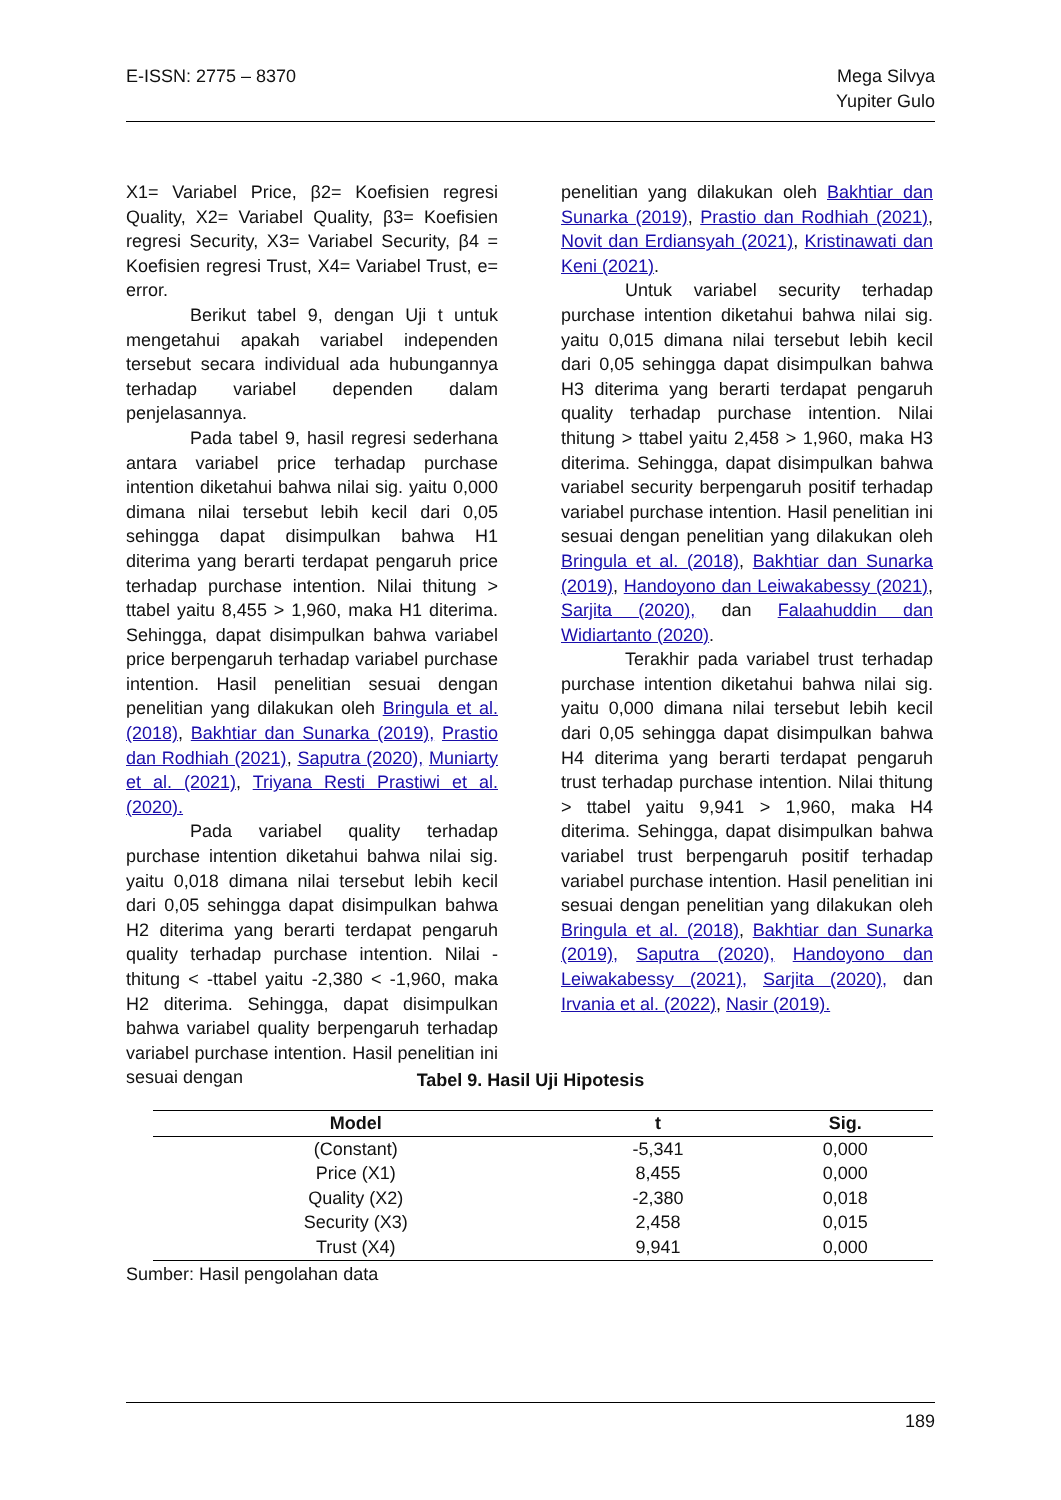E-ISSN: 2775 – 8370 Mega Silvya
Yupiter Gulo
X1= Variabel Price, β2= Koefisien regresi Quality, X2= Variabel Quality, β3= Koefisien regresi Security, X3= Variabel Security, β4 = Koefisien regresi Trust, X4= Variabel Trust, e= error.
Berikut tabel 9, dengan Uji t untuk mengetahui apakah variabel independen tersebut secara individual ada hubungannya terhadap variabel dependen dalam penjelasannya.
Pada tabel 9, hasil regresi sederhana antara variabel price terhadap purchase intention diketahui bahwa nilai sig. yaitu 0,000 dimana nilai tersebut lebih kecil dari 0,05 sehingga dapat disimpulkan bahwa H1 diterima yang berarti terdapat pengaruh price terhadap purchase intention. Nilai thitung > ttabel yaitu 8,455 > 1,960, maka H1 diterima. Sehingga, dapat disimpulkan bahwa variabel price berpengaruh terhadap variabel purchase intention. Hasil penelitian sesuai dengan penelitian yang dilakukan oleh Bringula et al. (2018), Bakhtiar dan Sunarka (2019), Prastio dan Rodhiah (2021), Saputra (2020), Muniarty et al. (2021), Triyana Resti Prastiwi et al. (2020).
Pada variabel quality terhadap purchase intention diketahui bahwa nilai sig. yaitu 0,018 dimana nilai tersebut lebih kecil dari 0,05 sehingga dapat disimpulkan bahwa H2 diterima yang berarti terdapat pengaruh quality terhadap purchase intention. Nilai -thitung < -ttabel yaitu -2,380 < -1,960, maka H2 diterima. Sehingga, dapat disimpulkan bahwa variabel quality berpengaruh terhadap variabel purchase intention. Hasil penelitian ini sesuai dengan
penelitian yang dilakukan oleh Bakhtiar dan Sunarka (2019), Prastio dan Rodhiah (2021), Novit dan Erdiansyah (2021), Kristinawati dan Keni (2021).
Untuk variabel security terhadap purchase intention diketahui bahwa nilai sig. yaitu 0,015 dimana nilai tersebut lebih kecil dari 0,05 sehingga dapat disimpulkan bahwa H3 diterima yang berarti terdapat pengaruh quality terhadap purchase intention. Nilai thitung > ttabel yaitu 2,458 > 1,960, maka H3 diterima. Sehingga, dapat disimpulkan bahwa variabel security berpengaruh positif terhadap variabel purchase intention. Hasil penelitian ini sesuai dengan penelitian yang dilakukan oleh Bringula et al. (2018), Bakhtiar dan Sunarka (2019), Handoyono dan Leiwakabessy (2021), Sarjita (2020), dan Falaahuddin dan Widiartanto (2020).
Terakhir pada variabel trust terhadap purchase intention diketahui bahwa nilai sig. yaitu 0,000 dimana nilai tersebut lebih kecil dari 0,05 sehingga dapat disimpulkan bahwa H4 diterima yang berarti terdapat pengaruh trust terhadap purchase intention. Nilai thitung > ttabel yaitu 9,941 > 1,960, maka H4 diterima. Sehingga, dapat disimpulkan bahwa variabel trust berpengaruh positif terhadap variabel purchase intention. Hasil penelitian ini sesuai dengan penelitian yang dilakukan oleh Bringula et al. (2018), Bakhtiar dan Sunarka (2019), Saputra (2020), Handoyono dan Leiwakabessy (2021), Sarjita (2020), dan Irvania et al. (2022), Nasir (2019).
Tabel 9. Hasil Uji Hipotesis
| Model | t | Sig. |
| --- | --- | --- |
| (Constant) | -5,341 | 0,000 |
| Price (X1) | 8,455 | 0,000 |
| Quality (X2) | -2,380 | 0,018 |
| Security (X3) | 2,458 | 0,015 |
| Trust (X4) | 9,941 | 0,000 |
Sumber: Hasil pengolahan data
189